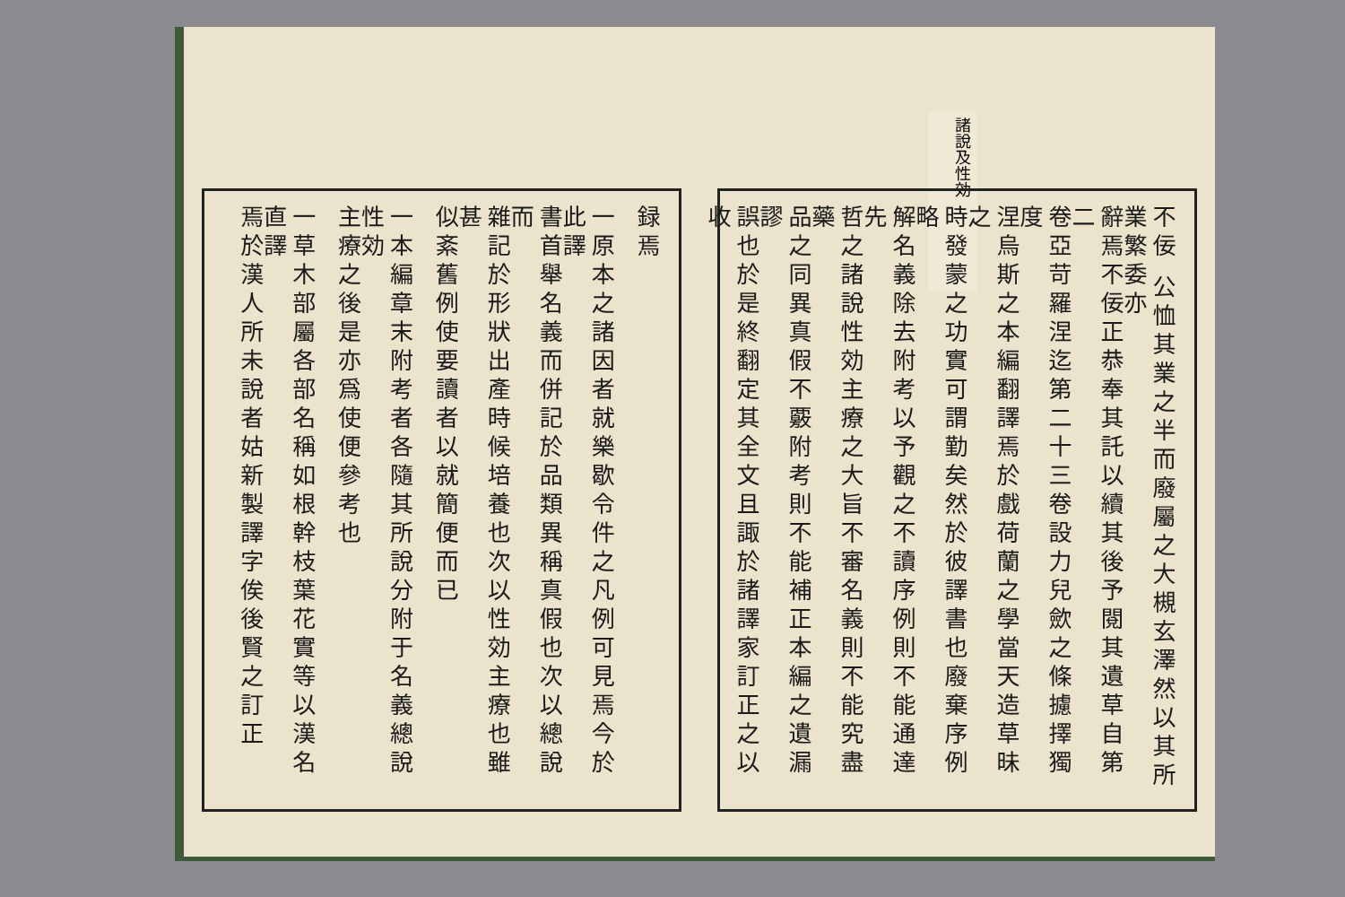録焉
一原本之諸因者就樂歇令件之凡例可見焉今於此譯
書首舉名義而併記於品類異稱真假也次以總說而
雜記於形狀出產時候培養也次以性効主療也雖甚
似紊舊例使要讀者以就簡便而已
一本編章末附考者各隨其所說分附于名義總說性効
主療之後是亦爲使便參考也
一草木部屬各部名稱如根幹枝葉花實等以漢名直譯
焉於漢人所未說者姑新製譯字俟後賢之訂正
諸說及性効
不佞 公恤其業之半而廢屬之大槻玄澤然以其所業繁委亦
辭焉不佞正恭奉其託以續其後予閱其遺草自第二
卷亞苛羅涅迄第二十三卷設力兒歛之條攄擇獨度
涅烏斯之本編翻譯焉於戲荷蘭之學當天造草昧之
時發蒙之功實可謂勤矣然於彼譯書也廢棄序例略
解名義除去附考以予觀之不讀序例則不能通達先
哲之諸說性効主療之大旨不審名義則不能究盡藥
品之同異真假不覈附考則不能補正本編之遺漏謬
誤也於是終翻定其全文且諏於諸譯家訂正之以收